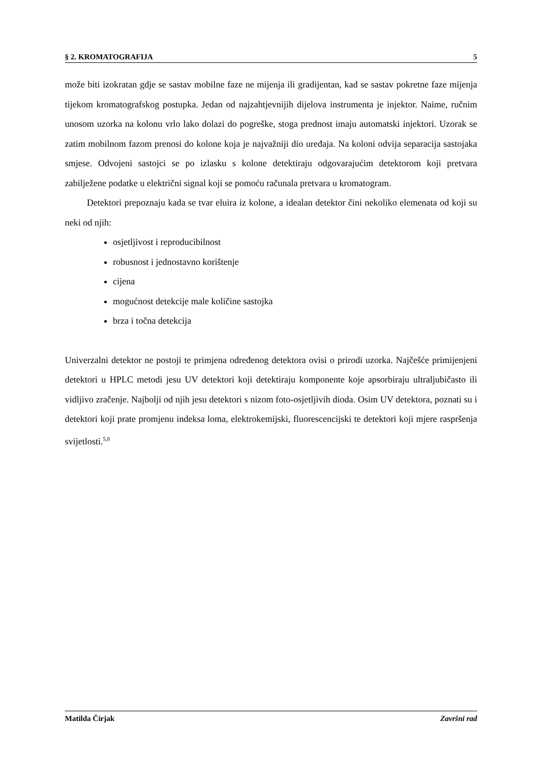§ 2. KROMATOGRAFIJA 5
može biti izokratan gdje se sastav mobilne faze ne mijenja ili gradijentan, kad se sastav pokretne faze mijenja tijekom kromatografskog postupka. Jedan od najzahtjevnijih dijelova instrumenta je injektor. Naime, ručnim unosom uzorka na kolonu vrlo lako dolazi do pogreške, stoga prednost imaju automatski injektori. Uzorak se zatim mobilnom fazom prenosi do kolone koja je najvažniji dio uređaja. Na koloni odvija separacija sastojaka smjese. Odvojeni sastojci se po izlasku s kolone detektiraju odgovarajućim detektorom koji pretvara zabilježene podatke u električni signal koji se pomoću računala pretvara u kromatogram.
Detektori prepoznaju kada se tvar eluira iz kolone, a idealan detektor čini nekoliko elemenata od koji su neki od njih:
osjetljivost i reproducibilnost
robusnost i jednostavno korištenje
cijena
mogućnost detekcije male količine sastojka
brza i točna detekcija
Univerzalni detektor ne postoji te primjena određenog detektora ovisi o prirodi uzorka. Najčešće primijenjeni detektori u HPLC metodi jesu UV detektori koji detektiraju komponente koje apsorbiraju ultraljubičasto ili vidljivo zračenje. Najbolji od njih jesu detektori s nizom foto-osjetljivih dioda. Osim UV detektora, poznati su i detektori koji prate promjenu indeksa loma, elektrokemijski, fluorescencijski te detektori koji mjere raspršenja svijetlosti.<sup>5,8</sup>
Matilda Čirjak Završni rad